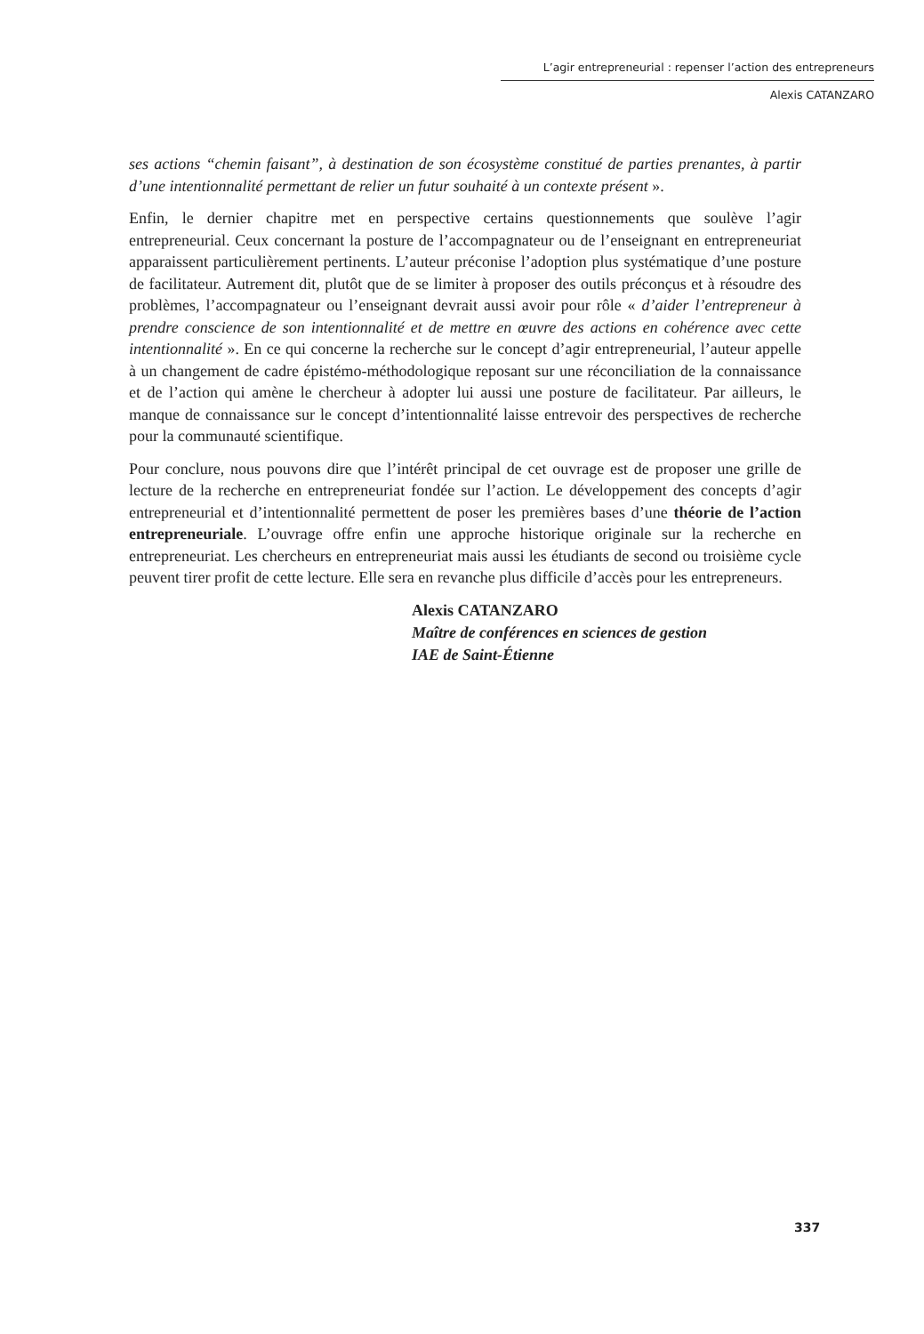L’agir entrepreneurial : repenser l’action des entrepreneurs
Alexis CATANZARO
ses actions “chemin faisant”, à destination de son écosystème constitué de parties prenantes, à partir d’une intentionnalité permettant de relier un futur souhaité à un contexte présent ».
Enfin, le dernier chapitre met en perspective certains questionnements que soulève l’agir entrepreneurial. Ceux concernant la posture de l’accompagnateur ou de l’enseignant en entrepreneuriat apparaissent particulièrement pertinents. L’auteur préconise l’adoption plus systématique d’une posture de facilitateur. Autrement dit, plutôt que de se limiter à proposer des outils préconçus et à résoudre des problèmes, l’accompagnateur ou l’enseignant devrait aussi avoir pour rôle « d’aider l’entrepreneur à prendre conscience de son intentionnalité et de mettre en œuvre des actions en cohérence avec cette intentionnalité ». En ce qui concerne la recherche sur le concept d’agir entrepreneurial, l’auteur appelle à un changement de cadre épistémo-méthodologique reposant sur une réconciliation de la connaissance et de l’action qui amène le chercheur à adopter lui aussi une posture de facilitateur. Par ailleurs, le manque de connaissance sur le concept d’intentionnalité laisse entrevoir des perspectives de recherche pour la communauté scientifique.
Pour conclure, nous pouvons dire que l’intérêt principal de cet ouvrage est de proposer une grille de lecture de la recherche en entrepreneuriat fondée sur l’action. Le développement des concepts d’agir entrepreneurial et d’intentionnalité permettent de poser les premières bases d’une théorie de l’action entrepreneuriale. L’ouvrage offre enfin une approche historique originale sur la recherche en entrepreneuriat. Les chercheurs en entrepreneuriat mais aussi les étudiants de second ou troisième cycle peuvent tirer profit de cette lecture. Elle sera en revanche plus difficile d’accès pour les entrepreneurs.
Alexis CATANZARO
Maître de conférences en sciences de gestion
IAE de Saint-Étienne
337